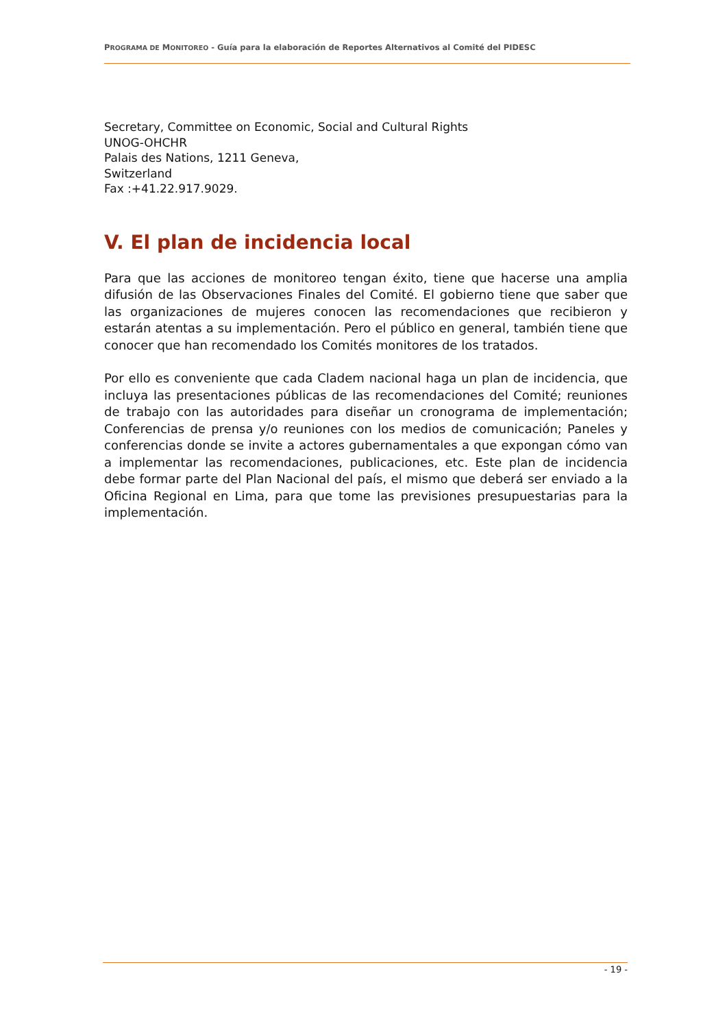PROGRAMA DE MONITOREO - Guía para la elaboración de Reportes Alternativos al Comité del PIDESC
Secretary, Committee on Economic, Social and Cultural Rights
UNOG-OHCHR
Palais des Nations, 1211 Geneva,
Switzerland
Fax :+41.22.917.9029.
V. El plan de incidencia local
Para que las acciones de monitoreo tengan éxito, tiene que hacerse una amplia difusión de las Observaciones Finales del Comité. El gobierno tiene que saber que las organizaciones de mujeres conocen las recomendaciones que recibieron y estarán atentas a su implementación. Pero el público en general, también tiene que conocer que han recomendado los Comités monitores de los tratados.
Por ello es conveniente que cada Cladem nacional haga un plan de incidencia, que incluya las presentaciones públicas de las recomendaciones del Comité; reuniones de trabajo con las autoridades para diseñar un cronograma de implementación; Conferencias de prensa y/o reuniones con los medios de comunicación; Paneles y conferencias donde se invite a actores gubernamentales a que expongan cómo van a implementar las recomendaciones, publicaciones, etc. Este plan de incidencia debe formar parte del Plan Nacional del país, el mismo que deberá ser enviado a la Oficina Regional en Lima, para que tome las previsiones presupuestarias para la implementación.
- 19 -